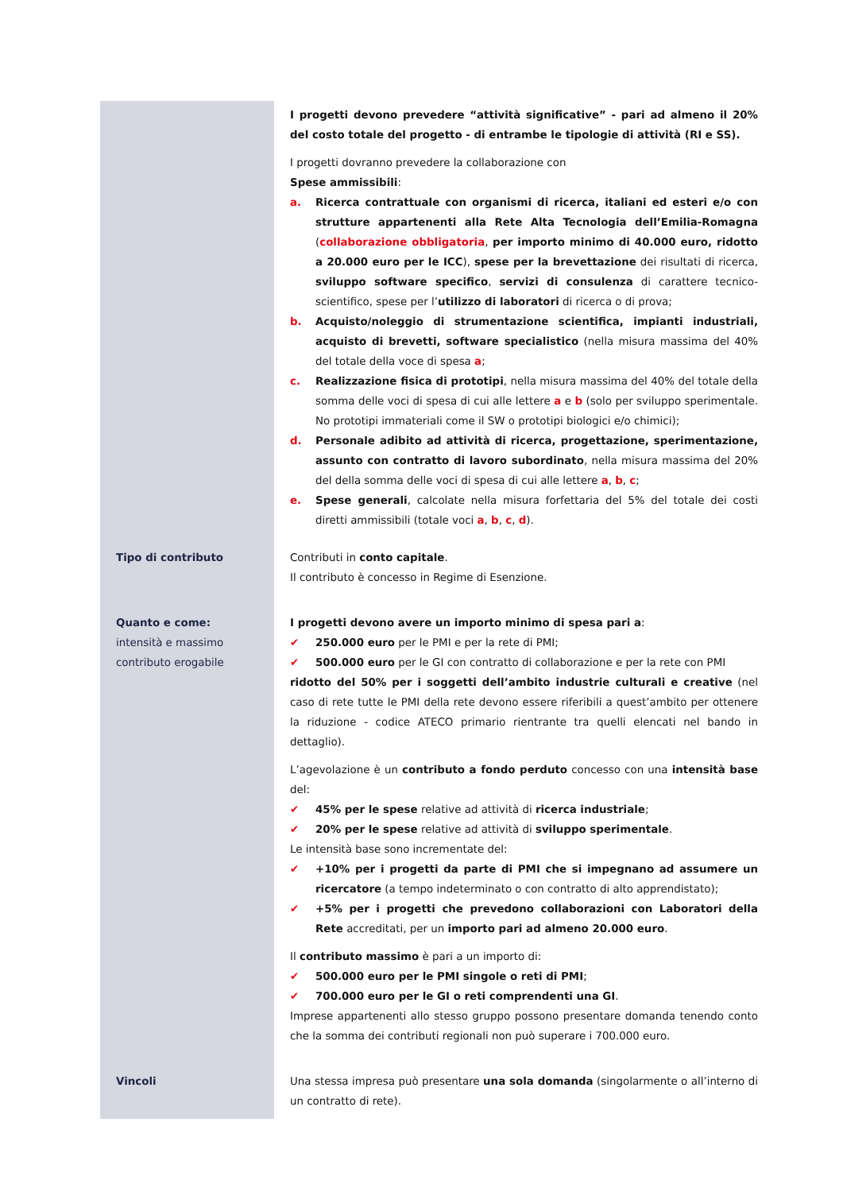| | I progetti devono prevedere “attività significative” - pari ad almeno il 20% del costo totale del progetto - di entrambe le tipologie di attività (RI e SS). I progetti dovranno prevedere la collaborazione con Spese ammissibili : a. Ricerca contrattuale con organismi di ricerca, italiani ed esteri e/o con strutture appartenenti alla Rete Alta Tecnologia dell’Emilia-Romagna ( collaborazione obbligatoria , per importo minimo di 40.000 euro, ridotto a 20.000 euro per le ICC ), spese per la brevettazione dei risultati di ricerca, sviluppo software specifico , servizi di consulenza di carattere tecnico-scientifico, spese per l’ utilizzo di laboratori di ricerca o di prova; b. Acquisto/noleggio di strumentazione scientifica, impianti industriali, acquisto di brevetti, software specialistico (nella misura massima del 40% del totale della voce di spesa a ; c. Realizzazione fisica di prototipi , nella misura massima del 40% del totale della somma delle voci di spesa di cui alle lettere a e b (solo per sviluppo sperimentale. No prototipi immateriali come il SW o prototipi biologici e/o chimici); d. Personale adibito ad attività di ricerca, progettazione, sperimentazione, assunto con contratto di lavoro subordinato , nella misura massima del 20% del della somma delle voci di spesa di cui alle lettere a , b , c ; e. Spese generali , calcolate nella misura forfettaria del 5% del totale dei costi diretti ammissibili (totale voci a , b , c , d ). |
| Tipo di contributo | Contributi in conto capitale . Il contributo è concesso in Regime di Esenzione. |
| Quanto e come: intensità e massimo contributo erogabile | I progetti devono avere un importo minimo di spesa pari a : ✔ 250.000 euro per le PMI e per la rete di PMI; ✔ 500.000 euro per le GI con contratto di collaborazione e per la rete con PMI ridotto del 50% per i soggetti dell’ambito industrie culturali e creative (nel caso di rete tutte le PMI della rete devono essere riferibili a quest’ambito per ottenere la riduzione - codice ATECO primario rientrante tra quelli elencati nel bando in dettaglio). L’agevolazione è un contributo a fondo perduto concesso con una intensità base del: ✔ 45% per le spese relative ad attività di ricerca industriale ; ✔ 20% per le spese relative ad attività di sviluppo sperimentale . Le intensità base sono incrementate del: ✔ +10% per i progetti da parte di PMI che si impegnano ad assumere un ricercatore (a tempo indeterminato o con contratto di alto apprendistato); ✔ +5% per i progetti che prevedono collaborazioni con Laboratori della Rete accreditati, per un importo pari ad almeno 20.000 euro . Il contributo massimo è pari a un importo di: ✔ 500.000 euro per le PMI singole o reti di PMI ; ✔ 700.000 euro per le GI o reti comprendenti una GI . Imprese appartenenti allo stesso gruppo possono presentare domanda tenendo conto che la somma dei contributi regionali non può superare i 700.000 euro. |
| Vincoli | Una stessa impresa può presentare una sola domanda (singolarmente o all’interno di un contratto di rete). |